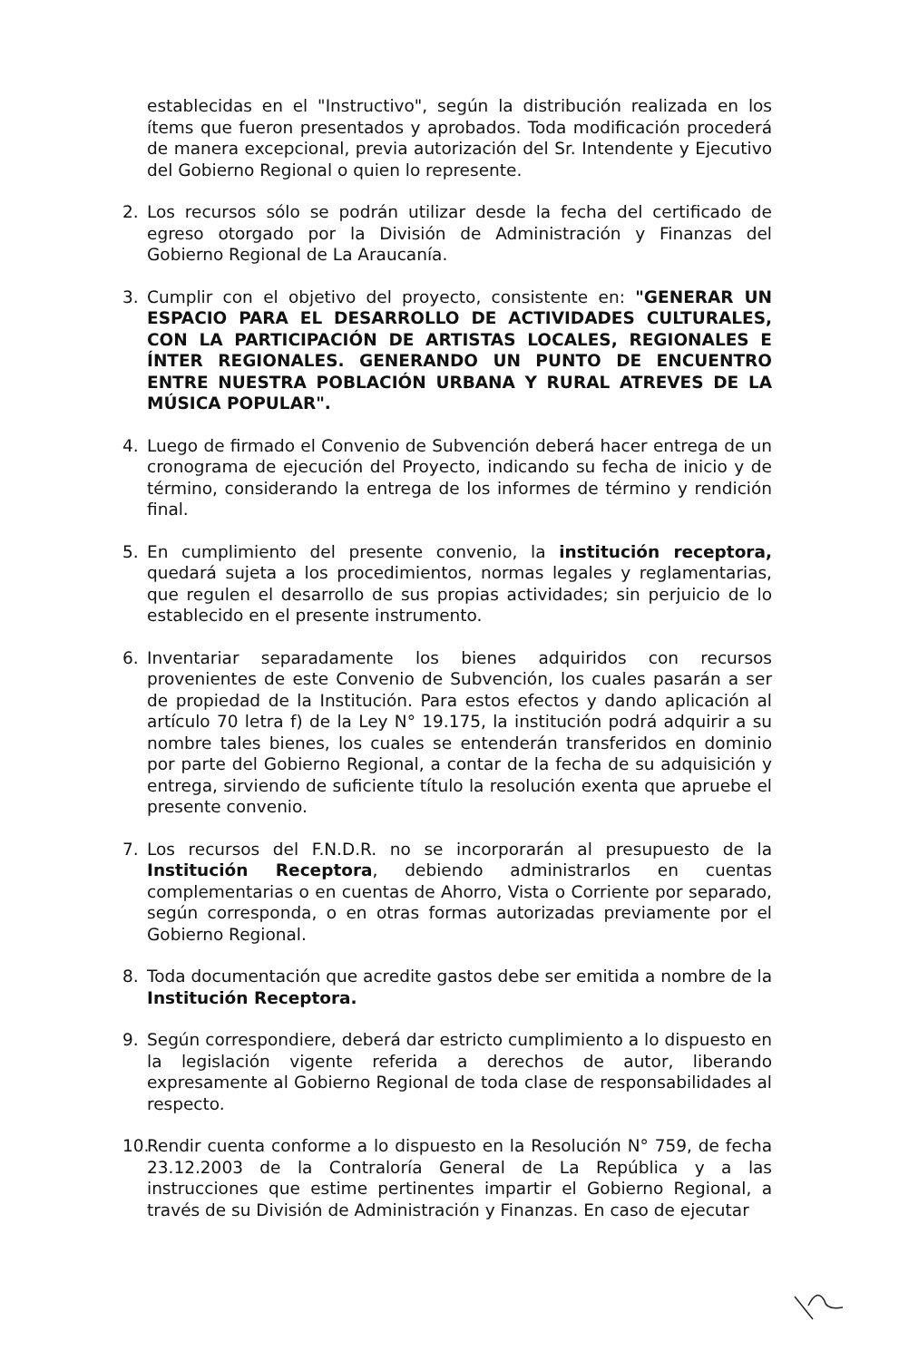establecidas en el "Instructivo", según la distribución realizada en los ítems que fueron presentados y aprobados. Toda modificación procederá de manera excepcional, previa autorización del Sr. Intendente y Ejecutivo del Gobierno Regional o quien lo represente.
2. Los recursos sólo se podrán utilizar desde la fecha del certificado de egreso otorgado por la División de Administración y Finanzas del Gobierno Regional de La Araucanía.
3. Cumplir con el objetivo del proyecto, consistente en: "GENERAR UN ESPACIO PARA EL DESARROLLO DE ACTIVIDADES CULTURALES, CON LA PARTICIPACIÓN DE ARTISTAS LOCALES, REGIONALES E ÍNTER REGIONALES. GENERANDO UN PUNTO DE ENCUENTRO ENTRE NUESTRA POBLACIÓN URBANA Y RURAL ATREVES DE LA MÚSICA POPULAR".
4. Luego de firmado el Convenio de Subvención deberá hacer entrega de un cronograma de ejecución del Proyecto, indicando su fecha de inicio y de término, considerando la entrega de los informes de término y rendición final.
5. En cumplimiento del presente convenio, la institución receptora, quedará sujeta a los procedimientos, normas legales y reglamentarias, que regulen el desarrollo de sus propias actividades; sin perjuicio de lo establecido en el presente instrumento.
6. Inventariar separadamente los bienes adquiridos con recursos provenientes de este Convenio de Subvención, los cuales pasarán a ser de propiedad de la Institución. Para estos efectos y dando aplicación al artículo 70 letra f) de la Ley N° 19.175, la institución podrá adquirir a su nombre tales bienes, los cuales se entenderán transferidos en dominio por parte del Gobierno Regional, a contar de la fecha de su adquisición y entrega, sirviendo de suficiente título la resolución exenta que apruebe el presente convenio.
7. Los recursos del F.N.D.R. no se incorporarán al presupuesto de la Institución Receptora, debiendo administrarlos en cuentas complementarias o en cuentas de Ahorro, Vista o Corriente por separado, según corresponda, o en otras formas autorizadas previamente por el Gobierno Regional.
8. Toda documentación que acredite gastos debe ser emitida a nombre de la Institución Receptora.
9. Según correspondiere, deberá dar estricto cumplimiento a lo dispuesto en la legislación vigente referida a derechos de autor, liberando expresamente al Gobierno Regional de toda clase de responsabilidades al respecto.
10. Rendir cuenta conforme a lo dispuesto en la Resolución N° 759, de fecha 23.12.2003 de la Contraloría General de La República y a las instrucciones que estime pertinentes impartir el Gobierno Regional, a través de su División de Administración y Finanzas. En caso de ejecutar